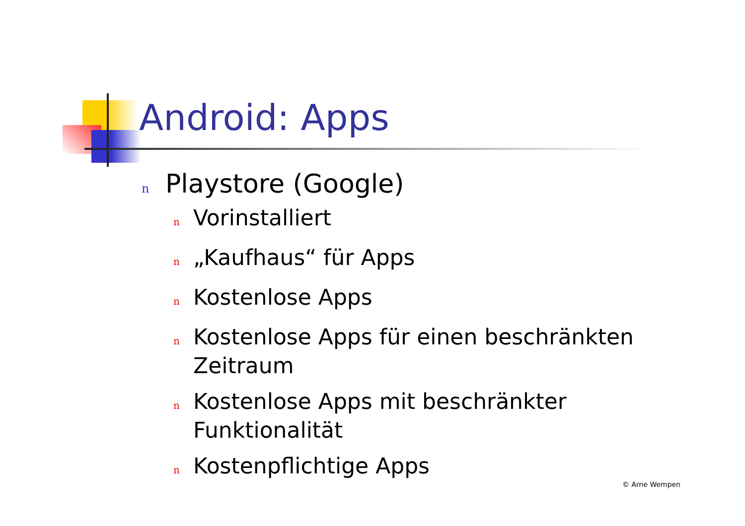Android: Apps
n Playstore (Google)
n Vorinstalliert
n „Kaufhaus“ für Apps
n Kostenlose Apps
n Kostenlose Apps für einen beschränkten Zeitraum
n Kostenlose Apps mit beschränkter Funktionalität
n Kostenpflichtige Apps
© Arne Wempen